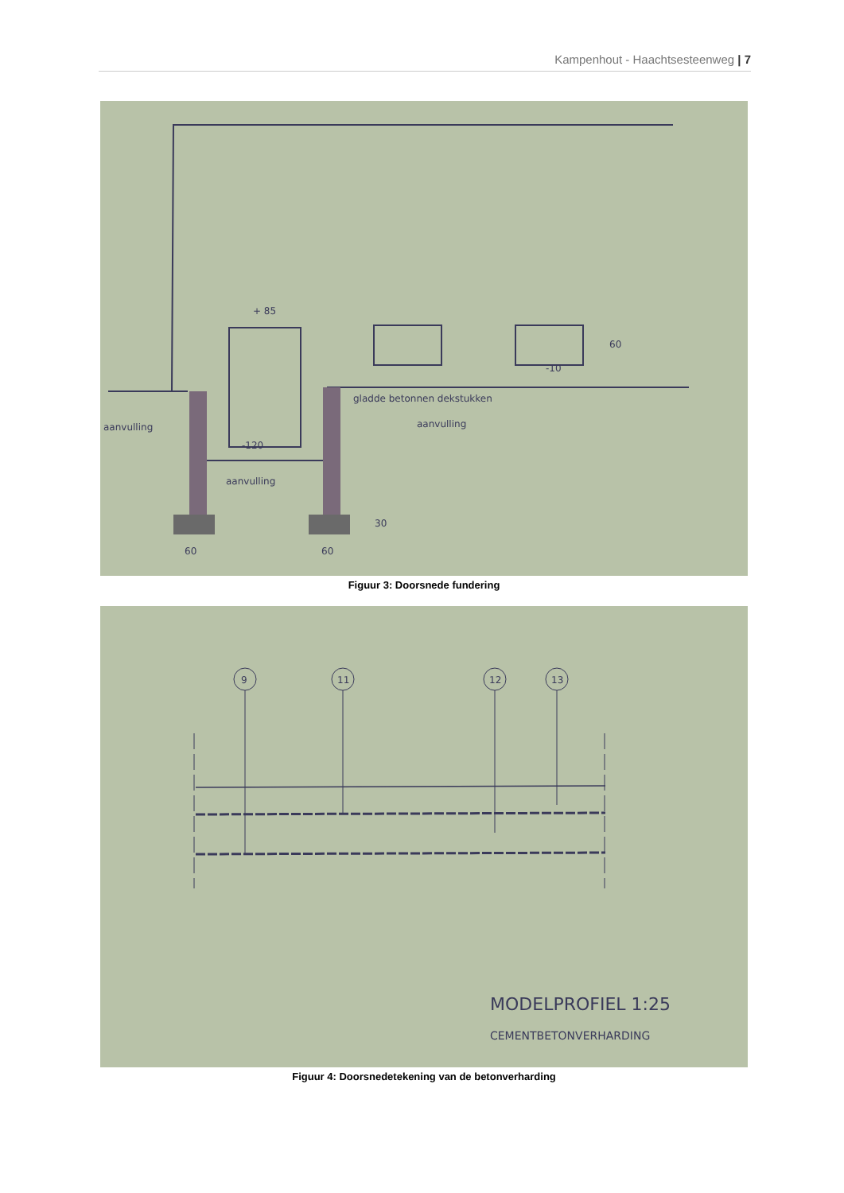Kampenhout - Haachtsesteenweg | 7
+ 85
-10
gladde betonnen dekstukken
aanvulling
aanvulling
aanvulling
-120
60
30
60
60
Figuur 3: Doorsnede fundering
9
11
12
13
MODELPROFIEL 1:25
CEMENTBETONVERHARDING
Figuur 4: Doorsnedetekening van de betonverharding